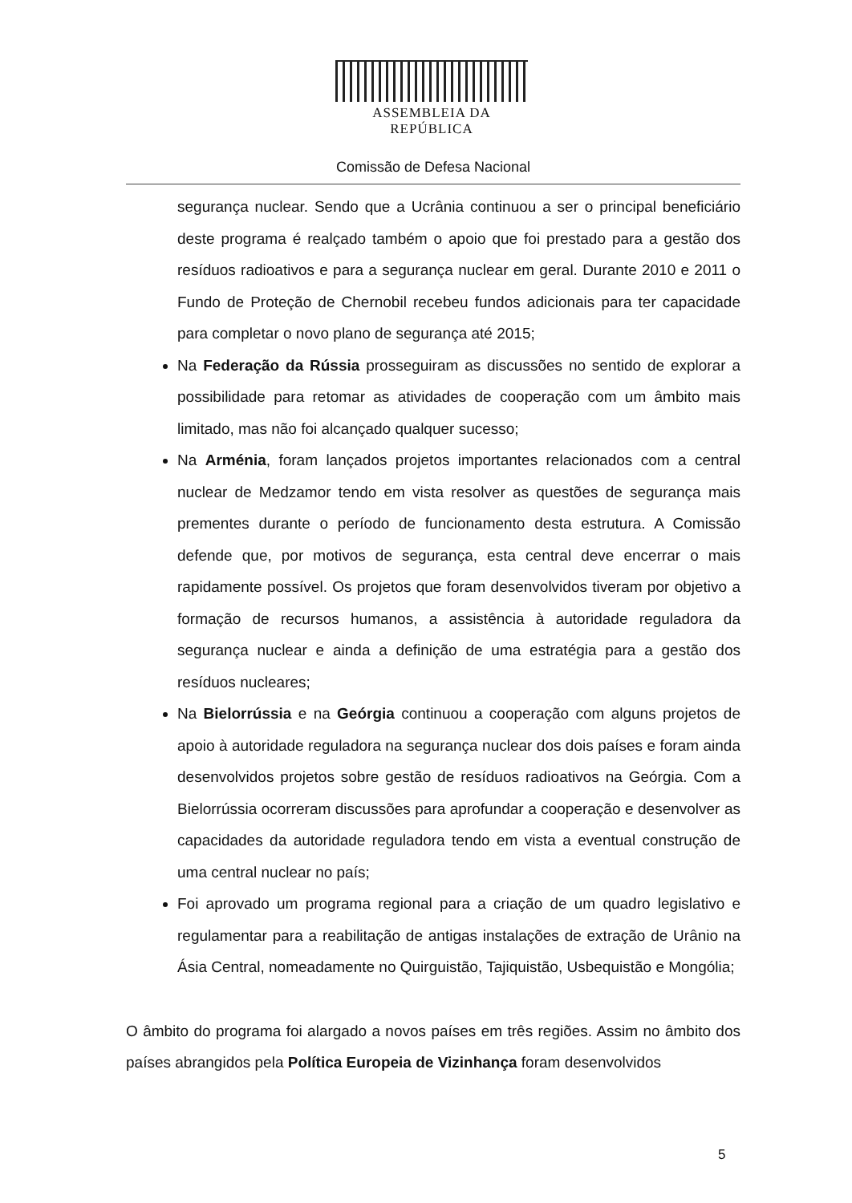ASSEMBLEIA DA REPÚBLICA
Comissão de Defesa Nacional
segurança nuclear. Sendo que a Ucrânia continuou a ser o principal beneficiário deste programa é realçado também o apoio que foi prestado para a gestão dos resíduos radioativos e para a segurança nuclear em geral. Durante 2010 e 2011 o Fundo de Proteção de Chernobil recebeu fundos adicionais para ter capacidade para completar o novo plano de segurança até 2015;
Na Federação da Rússia prosseguiram as discussões no sentido de explorar a possibilidade para retomar as atividades de cooperação com um âmbito mais limitado, mas não foi alcançado qualquer sucesso;
Na Arménia, foram lançados projetos importantes relacionados com a central nuclear de Medzamor tendo em vista resolver as questões de segurança mais prementes durante o período de funcionamento desta estrutura. A Comissão defende que, por motivos de segurança, esta central deve encerrar o mais rapidamente possível. Os projetos que foram desenvolvidos tiveram por objetivo a formação de recursos humanos, a assistência à autoridade reguladora da segurança nuclear e ainda a definição de uma estratégia para a gestão dos resíduos nucleares;
Na Bielorrússia e na Geórgia continuou a cooperação com alguns projetos de apoio à autoridade reguladora na segurança nuclear dos dois países e foram ainda desenvolvidos projetos sobre gestão de resíduos radioativos na Geórgia. Com a Bielorrússia ocorreram discussões para aprofundar a cooperação e desenvolver as capacidades da autoridade reguladora tendo em vista a eventual construção de uma central nuclear no país;
Foi aprovado um programa regional para a criação de um quadro legislativo e regulamentar para a reabilitação de antigas instalações de extração de Urânio na Ásia Central, nomeadamente no Quirguistão, Tajiquistão, Usbequistão e Mongólia;
O âmbito do programa foi alargado a novos países em três regiões. Assim no âmbito dos países abrangidos pela Política Europeia de Vizinhança foram desenvolvidos
5